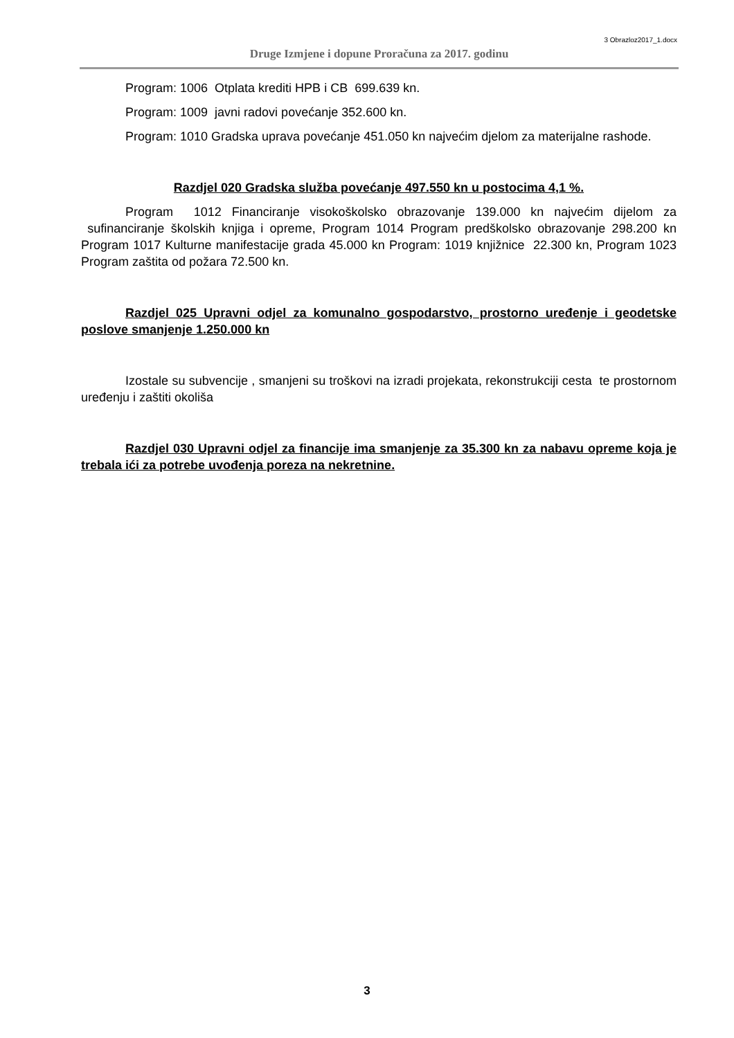3 Obrazloz2017_1.docx
Druge Izmjene i dopune Proračuna za 2017. godinu
Program: 1006 Otplata krediti HPB i CB 699.639 kn.
Program: 1009 javni radovi povećanje 352.600 kn.
Program: 1010 Gradska uprava povećanje 451.050 kn najvećim djelom za materijalne rashode.
Razdjel 020 Gradska služba povećanje 497.550 kn u postocima 4,1 %.
Program 1012 Financiranje visokoškolsko obrazovanje 139.000 kn najvećim dijelom za sufinanciranje školskih knjiga i opreme, Program 1014 Program predškolsko obrazovanje 298.200 kn Program 1017 Kulturne manifestacije grada 45.000 kn Program: 1019 knjižnice 22.300 kn, Program 1023 Program zaštita od požara 72.500 kn.
Razdjel 025 Upravni odjel za komunalno gospodarstvo, prostorno uređenje i geodetske poslove smanjenje 1.250.000 kn
Izostale su subvencije , smanjeni su troškovi na izradi projekata, rekonstrukciji cesta te prostornom uređenju i zaštiti okoliša
Razdjel 030 Upravni odjel za financije ima smanjenje za 35.300 kn za nabavu opreme koja je trebala ići za potrebe uvođenja poreza na nekretnine.
3